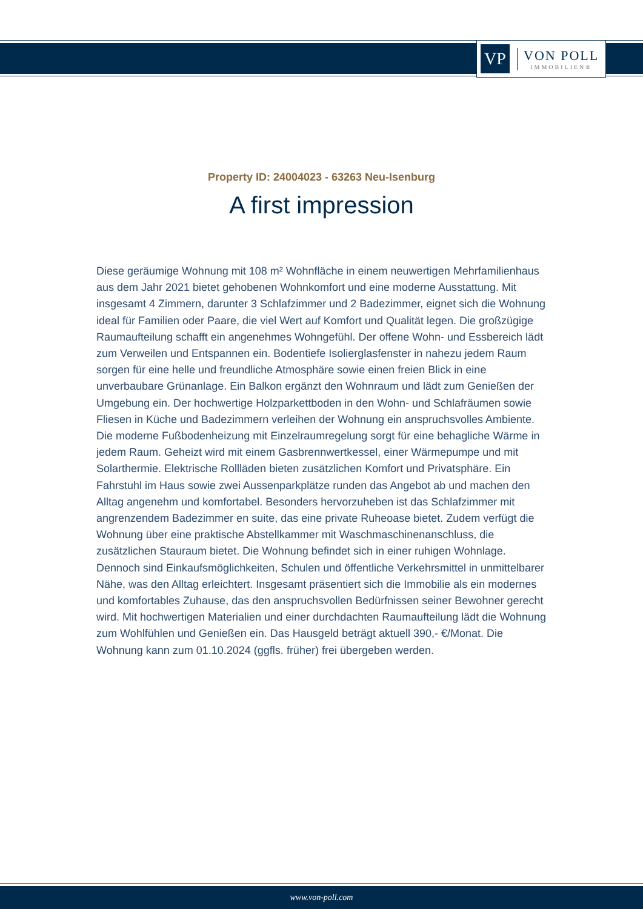VP
VON POLL
IMMOBILIEN®
Property ID: 24004023 - 63263 Neu-Isenburg
A first impression
Diese geräumige Wohnung mit 108 m² Wohnfläche in einem neuwertigen Mehrfamilienhaus aus dem Jahr 2021 bietet gehobenen Wohnkomfort und eine moderne Ausstattung. Mit insgesamt 4 Zimmern, darunter 3 Schlafzimmer und 2 Badezimmer, eignet sich die Wohnung ideal für Familien oder Paare, die viel Wert auf Komfort und Qualität legen. Die großzügige Raumaufteilung schafft ein angenehmes Wohngefühl. Der offene Wohn- und Essbereich lädt zum Verweilen und Entspannen ein. Bodentiefe Isolierglasfenster in nahezu jedem Raum sorgen für eine helle und freundliche Atmosphäre sowie einen freien Blick in eine unverbaubare Grünanlage. Ein Balkon ergänzt den Wohnraum und lädt zum Genießen der Umgebung ein. Der hochwertige Holzparkettboden in den Wohn- und Schlafräumen sowie Fliesen in Küche und Badezimmern verleihen der Wohnung ein anspruchsvolles Ambiente. Die moderne Fußbodenheizung mit Einzelraumregelung sorgt für eine behagliche Wärme in jedem Raum. Geheizt wird mit einem Gasbrennwertkessel, einer Wärmepumpe und mit Solarthermie. Elektrische Rollläden bieten zusätzlichen Komfort und Privatsphäre. Ein Fahrstuhl im Haus sowie zwei Aussenparkplätze runden das Angebot ab und machen den Alltag angenehm und komfortabel. Besonders hervorzuheben ist das Schlafzimmer mit angrenzendem Badezimmer en suite, das eine private Ruheoase bietet. Zudem verfügt die Wohnung über eine praktische Abstellkammer mit Waschmaschinenanschluss, die zusätzlichen Stauraum bietet. Die Wohnung befindet sich in einer ruhigen Wohnlage. Dennoch sind Einkaufsmöglichkeiten, Schulen und öffentliche Verkehrsmittel in unmittelbarer Nähe, was den Alltag erleichtert. Insgesamt präsentiert sich die Immobilie als ein modernes und komfortables Zuhause, das den anspruchsvollen Bedürfnissen seiner Bewohner gerecht wird. Mit hochwertigen Materialien und einer durchdachten Raumaufteilung lädt die Wohnung zum Wohlfühlen und Genießen ein. Das Hausgeld beträgt aktuell 390,- €/Monat. Die Wohnung kann zum 01.10.2024 (ggfls. früher) frei übergeben werden.
www.von-poll.com